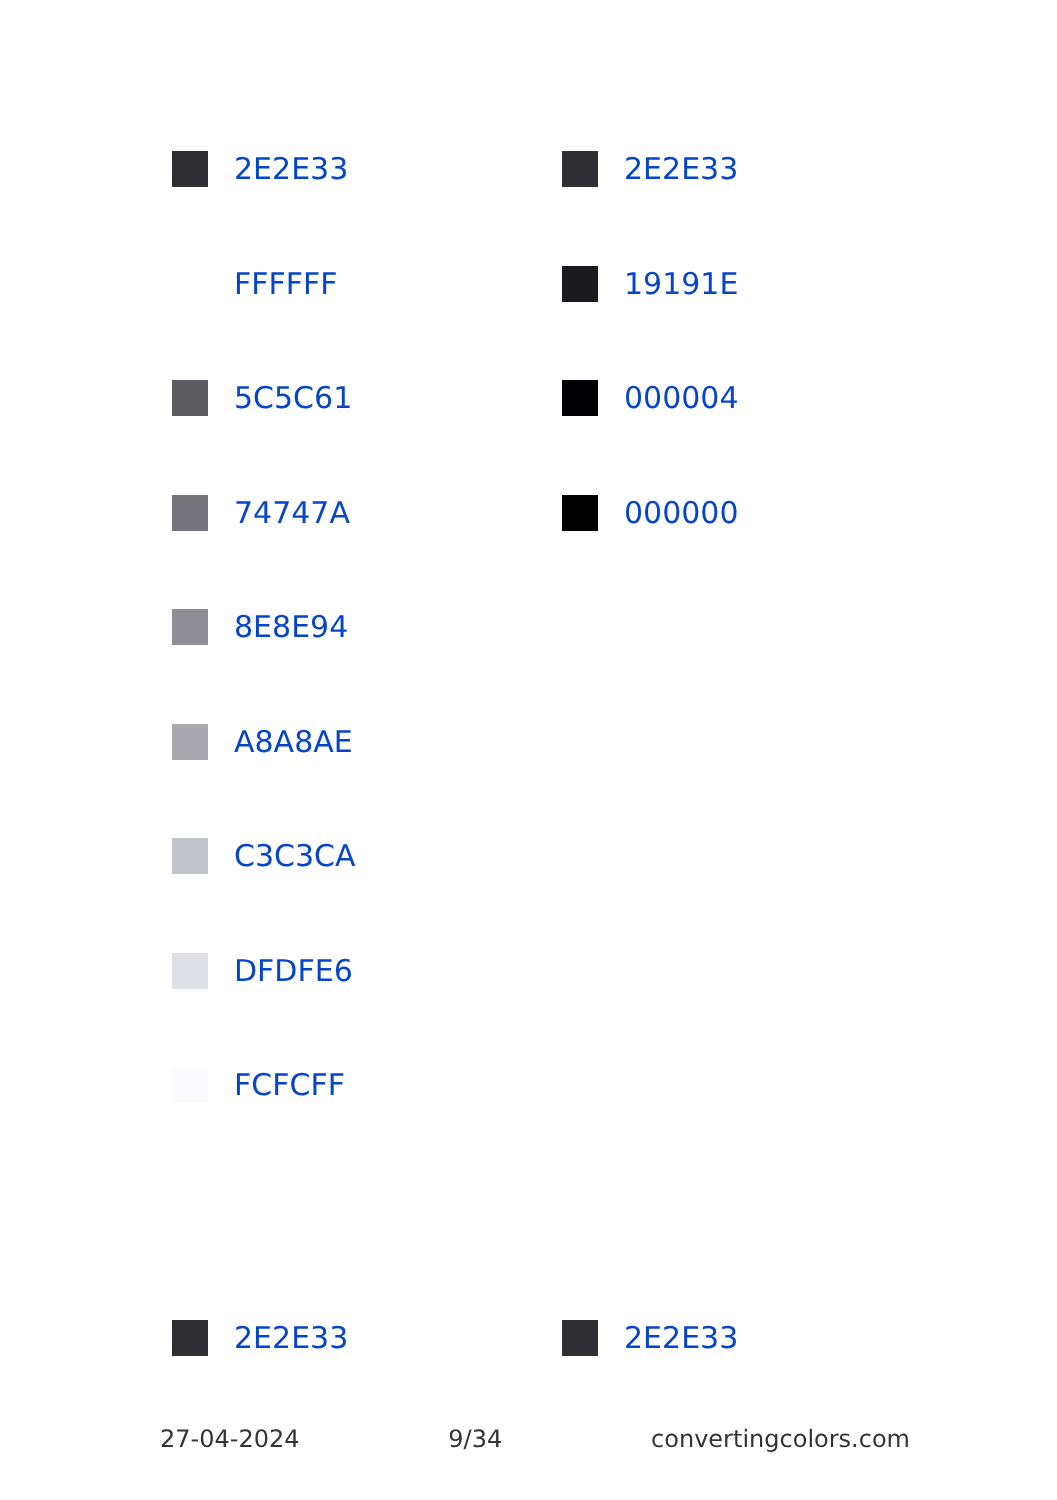2E2E33
FFFFFF
5C5C61
74747A
8E8E94
A8A8AE
C3C3CA
DFDFE6
FCFCFF
2E2E33
19191E
000004
000000
2E2E33 2E2E33
27-04-2024 9/34 convertingcolors.com